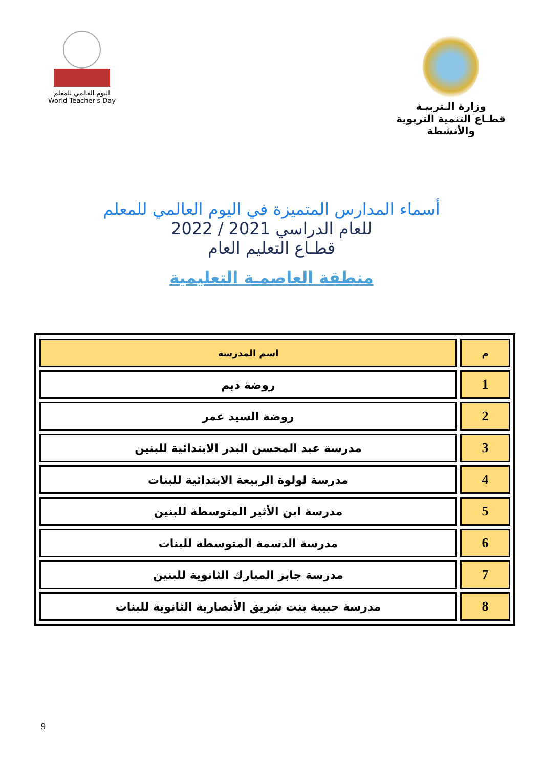وزارة الـتربيـة
قطـاع التنمية التربوية والأنشطة
اليوم العالمي للمعلم
World Teacher's Day
أسماء المدارس المتميزة في اليوم العالمي للمعلم
للعام الدراسي 2021 / 2022
قطـاع التعليم العام
منطقة العاصمـة التعليمية
| م | اسم المدرسة |
| --- | --- |
| 1 | روضة ديم |
| 2 | روضة السيد عمر |
| 3 | مدرسة عبد المحسن البدر الابتدائية للبنين |
| 4 | مدرسة لولوة الربيعة الابتدائية للبنات |
| 5 | مدرسة ابن الأثير المتوسطة للبنين |
| 6 | مدرسة الدسمة المتوسطة للبنات |
| 7 | مدرسة جابر المبارك الثانوية للبنين |
| 8 | مدرسة حبيبة بنت شريق الأنصارية الثانوية للبنات |
9